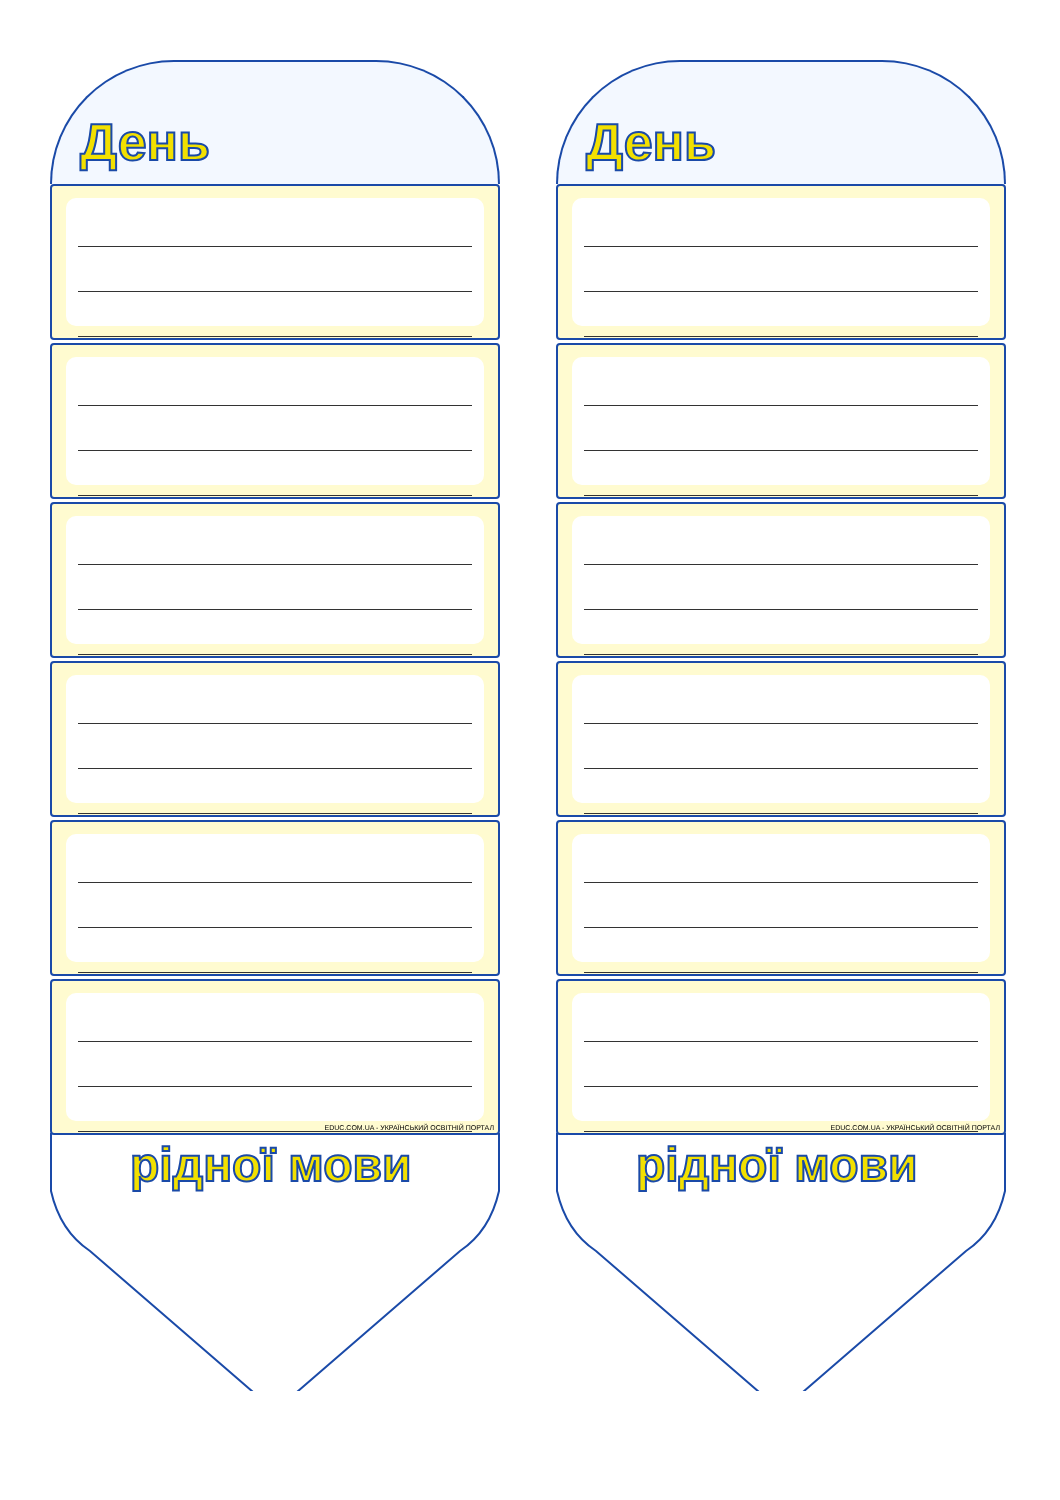День
EDUC.COM.UA - УКРАЇНСЬКИЙ ОСВІТНІЙ ПОРТАЛ
рідної мови
День
EDUC.COM.UA - УКРАЇНСЬКИЙ ОСВІТНІЙ ПОРТАЛ
рідної мови